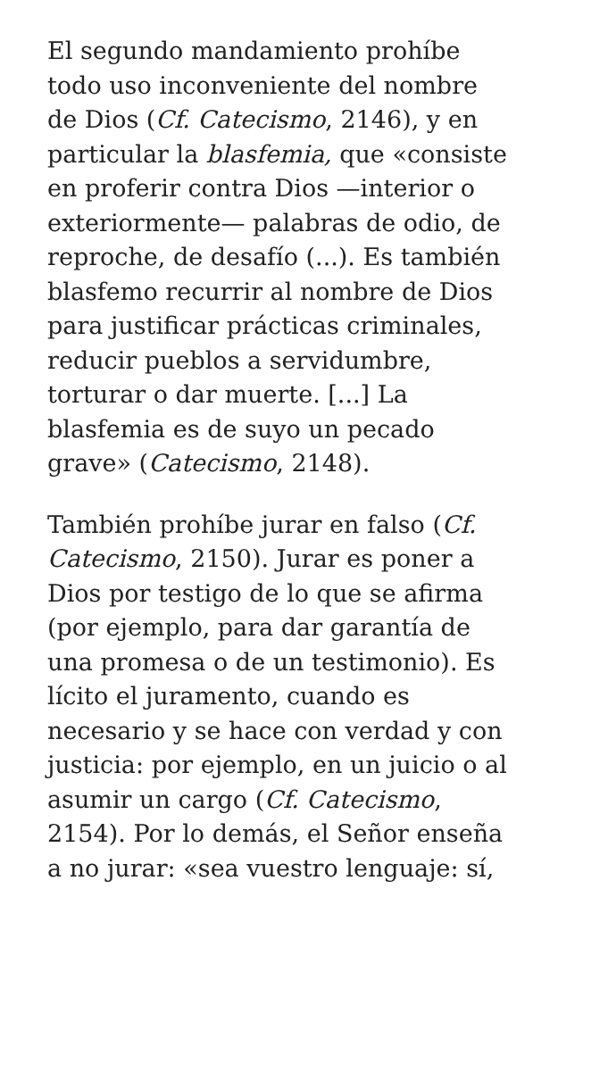El segundo mandamiento prohíbe
todo uso inconveniente del nombre
de Dios (Cf. Catecismo, 2146), y en
particular la blasfemia, que «consiste
en proferir contra Dios —interior o
exteriormente— palabras de odio, de
reproche, de desafío (...). Es también
blasfemo recurrir al nombre de Dios
para justificar prácticas criminales,
reducir pueblos a servidumbre,
torturar o dar muerte. [...] La
blasfemia es de suyo un pecado
grave» (Catecismo, 2148).
También prohíbe jurar en falso (Cf.
Catecismo, 2150). Jurar es poner a
Dios por testigo de lo que se afirma
(por ejemplo, para dar garantía de
una promesa o de un testimonio). Es
lícito el juramento, cuando es
necesario y se hace con verdad y con
justicia: por ejemplo, en un juicio o al
asumir un cargo (Cf. Catecismo,
2154). Por lo demás, el Señor enseña
a no jurar: «sea vuestro lenguaje: sí,